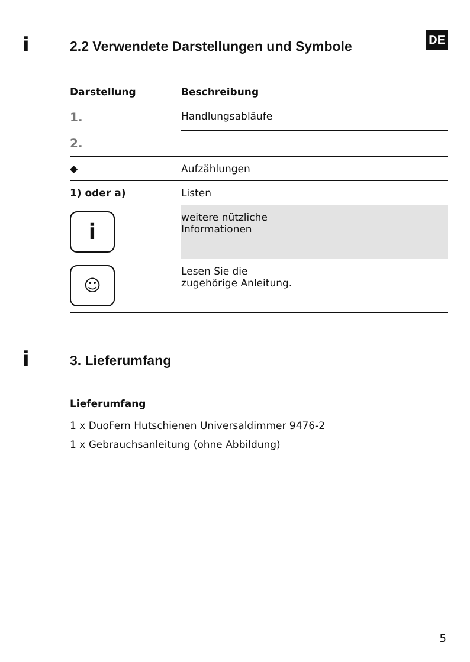i
2.2 Verwendete Darstellungen und Symbole
DE
| Darstellung | Beschreibung |
| --- | --- |
| 1. | Handlungsabläufe |
| 2. | |
| ◆ | Aufzählungen |
| 1) oder a) | Listen |
| i | weitere nützliche Informationen |
| ☺ | Lesen Sie die zugehörige Anleitung. |
i
3. Lieferumfang
Lieferumfang
1 x DuoFern Hutschienen Universaldimmer 9476-2
1 x Gebrauchsanleitung (ohne Abbildung)
5